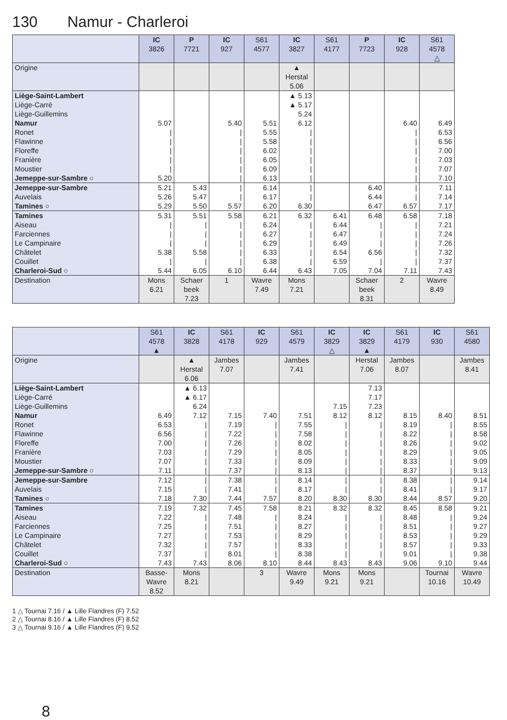130 Namur - Charleroi
| | IC 3826 | P 7721 | IC 927 | S61 4577 | IC 3827 | S61 4177 | P 7723 | IC 928 | S61 4578 △ |
| --- | --- | --- | --- | --- | --- | --- | --- | --- | --- |
| Origine | | | | | ▲ Herstal 5.06 | | | | |
| Liège-Saint-Lambert | | | | | ▲ 5.13 | | | | |
| Liège-Carré | | | | | ▲ 5.17 | | | | |
| Liège-Guillemins | | | | | 5.24 | | | | |
| Namur | 5.07 | | 5.40 | 5.51 | 6.12 | | | 6.40 | 6.49 |
| Ronet | / | | / | 5.55 | / | | | / | 6.53 |
| Flawinne | / | | / | 5.58 | / | | | / | 6.56 |
| Floreffe | / | | / | 6.02 | / | | | / | 7.00 |
| Franière | / | | / | 6.05 | / | | | / | 7.03 |
| Moustier | / | | / | 6.09 | / | | | / | 7.07 |
| Jemeppe-sur-Sambre ○ | 5.20 | | / | 6.13 | / | | | / | 7.10 |
| Jemeppe-sur-Sambre | 5.21 | 5.43 | / | 6.14 | / | | 6.40 | / | 7.11 |
| Auvelais | 5.26 | 5.47 | / | 6.17 | / | | 6.44 | / | 7.14 |
| Tamines ○ | 5.29 | 5.50 | 5.57 | 6.20 | 6.30 | | 6.47 | 6.57 | 7.17 |
| Tamines | 5.31 | 5.51 | 5.58 | 6.21 | 6.32 | 6.41 | 6.48 | 6.58 | 7.18 |
| Aiseau | / | / | / | 6.24 | / | 6.44 | / | / | 7.21 |
| Farciennes | / | / | / | 6.27 | / | 6.47 | / | / | 7.24 |
| Le Campinaire | / | / | / | 6.29 | / | 6.49 | / | / | 7.26 |
| Châtelet | 5.38 | 5.58 | / | 6.33 | / | 6.54 | 6.56 | / | 7.32 |
| Couillet | / | / | / | 6.38 | / | 6.59 | / | / | 7.37 |
| Charleroi-Sud ○ | 5.44 | 6.05 | 6.10 | 6.44 | 6.43 | 7.05 | 7.04 | 7.11 | 7.43 |
| Destination | Mons 6.21 | Schaer beek 7.23 | 1 | Wavre 7.49 | Mons 7.21 | | Schaer beek 8.31 | 2 | Wavre 8.49 |
| | S61 4578 ▲ | IC 3828 | S61 4178 | IC 929 | S61 4579 | IC 3829 △ | IC 3829 ▲ | S61 4179 | IC 930 | S61 4580 |
| --- | --- | --- | --- | --- | --- | --- | --- | --- | --- | --- |
| Origine | | ▲ Herstal 6.06 | Jambes 7.07 | | Jambes 7.41 | | Herstal 7.06 | Jambes 8.07 | | Jambes 8.41 |
| Liège-Saint-Lambert | | ▲ 6.13 | | | | | 7.13 | | | |
| Liège-Carré | | ▲ 6.17 | | | | | 7.17 | | | |
| Liège-Guillemins | | 6.24 | | | | 7.15 | 7.23 | | | |
| Namur | 6.49 | 7.12 | 7.15 | 7.40 | 7.51 | 8.12 | 8.12 | 8.15 | 8.40 | 8.51 |
| Ronet | 6.53 | / | 7.19 | / | 7.55 | / | / | 8.19 | / | 8.55 |
| Flawinne | 6.56 | / | 7.22 | / | 7.58 | / | / | 8.22 | / | 8.58 |
| Floreffe | 7.00 | / | 7.26 | / | 8.02 | / | / | 8.26 | / | 9.02 |
| Franière | 7.03 | / | 7.29 | / | 8.05 | / | / | 8.29 | / | 9.05 |
| Moustier | 7.07 | / | 7.33 | / | 8.09 | / | / | 8.33 | / | 9.09 |
| Jemeppe-sur-Sambre ○ | 7.11 | / | 7.37 | / | 8.13 | / | / | 8.37 | / | 9.13 |
| Jemeppe-sur-Sambre | 7.12 | / | 7.38 | / | 8.14 | / | / | 8.38 | / | 9.14 |
| Auvelais | 7.15 | / | 7.41 | / | 8.17 | / | / | 8.41 | / | 9.17 |
| Tamines ○ | 7.18 | 7.30 | 7.44 | 7.57 | 8.20 | 8.30 | 8.30 | 8.44 | 8.57 | 9.20 |
| Tamines | 7.19 | 7.32 | 7.45 | 7.58 | 8.21 | 8.32 | 8.32 | 8.45 | 8.58 | 9.21 |
| Aiseau | 7.22 | / | 7.48 | / | 8.24 | / | / | 8.48 | / | 9.24 |
| Farciennes | 7.25 | / | 7.51 | / | 8.27 | / | / | 8.51 | / | 9.27 |
| Le Campinaire | 7.27 | / | 7.53 | / | 8.29 | / | / | 8.53 | / | 9.29 |
| Châtelet | 7.32 | / | 7.57 | / | 8.33 | / | / | 8.57 | / | 9.33 |
| Couillet | 7.37 | / | 8.01 | / | 8.38 | / | / | 9.01 | / | 9.38 |
| Charleroi-Sud ○ | 7.43 | 7.43 | 8.06 | 8.10 | 8.44 | 8.43 | 8.43 | 9.06 | 9.10 | 9.44 |
| Destination | Basse- Wavre 8.52 | Mons 8.21 | | 3 | Wavre 9.49 | Mons 9.21 | Mons 9.21 | | Tournai 10.16 | Wavre 10.49 |
1 △ Tournai 7.16 / ▲ Lille Flandres (F) 7.52
2 △ Tournai 8.16 / ▲ Lille Flandres (F) 8.52
3 △ Tournai 9.16 / ▲ Lille Flandres (F) 9.52
8